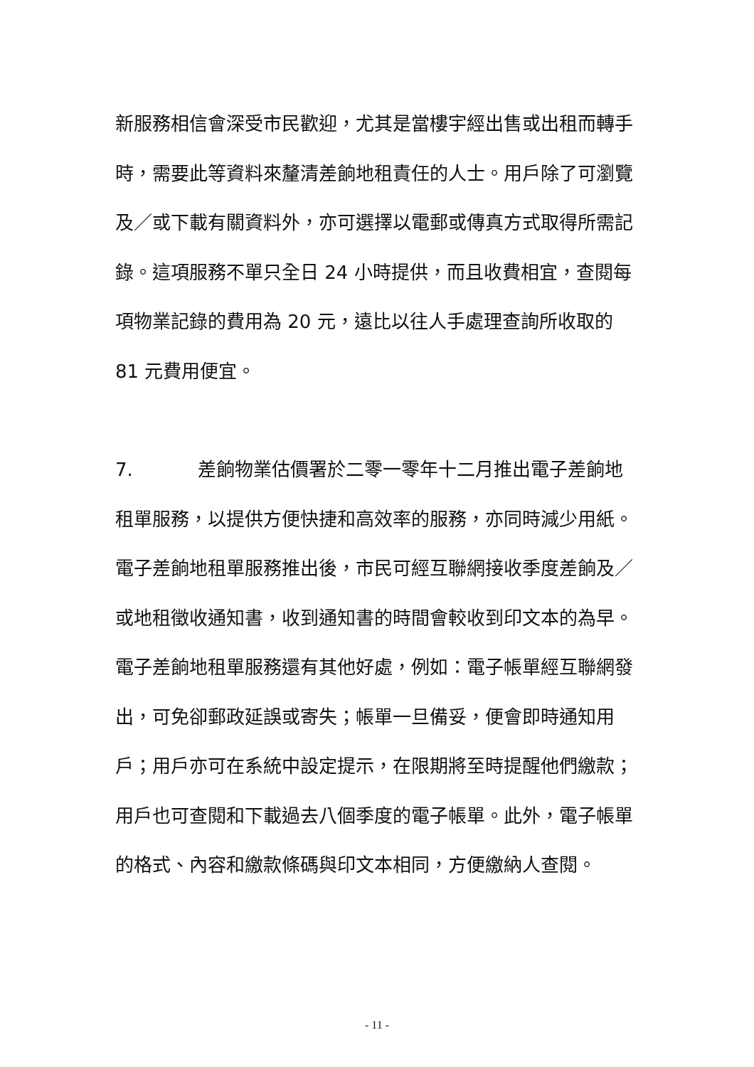新服務相信會深受市民歡迎，尤其是當樓宇經出售或出租而轉手時，需要此等資料來釐清差餉地租責任的人士。用戶除了可瀏覽及／或下載有關資料外，亦可選擇以電郵或傳真方式取得所需記錄。這項服務不單只全日 24 小時提供，而且收費相宜，查閱每項物業記錄的費用為 20 元，遠比以往人手處理查詢所收取的 81 元費用便宜。
7. 差餉物業估價署於二零一零年十二月推出電子差餉地租單服務，以提供方便快捷和高效率的服務，亦同時減少用紙。電子差餉地租單服務推出後，市民可經互聯網接收季度差餉及／或地租徵收通知書，收到通知書的時間會較收到印文本的為早。電子差餉地租單服務還有其他好處，例如：電子帳單經互聯網發出，可免卻郵政延誤或寄失；帳單一旦備妥，便會即時通知用戶；用戶亦可在系統中設定提示，在限期將至時提醒他們繳款；用戶也可查閱和下載過去八個季度的電子帳單。此外，電子帳單的格式、內容和繳款條碼與印文本相同，方便繳納人查閱。
- 11 -